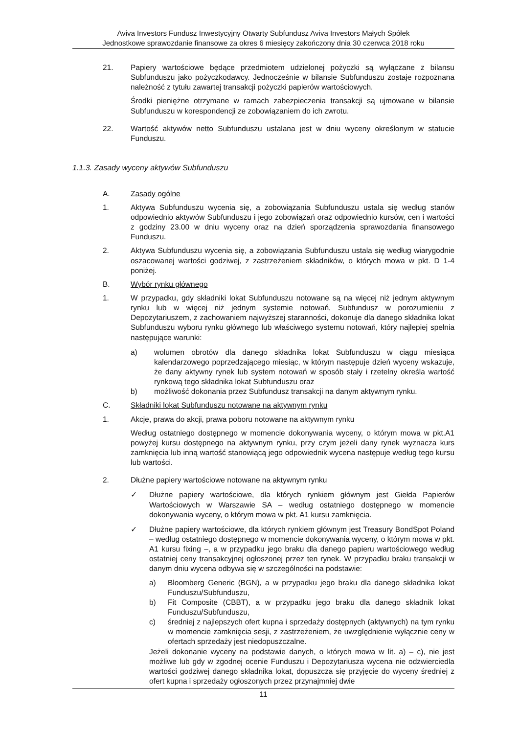Aviva Investors Fundusz Inwestycyjny Otwarty Subfundusz Aviva Investors Małych Spółek
Jednostkowe sprawozdanie finansowe za okres 6 miesięcy zakończony dnia 30 czerwca 2018 roku
21. Papiery wartościowe będące przedmiotem udzielonej pożyczki są wyłączane z bilansu Subfunduszu jako pożyczkodawcy. Jednocześnie w bilansie Subfunduszu zostaje rozpoznana należność z tytułu zawartej transakcji pożyczki papierów wartościowych.
Środki pieniężne otrzymane w ramach zabezpieczenia transakcji są ujmowane w bilansie Subfunduszu w korespondencji ze zobowiązaniem do ich zwrotu.
22. Wartość aktywów netto Subfunduszu ustalana jest w dniu wyceny określonym w statucie Funduszu.
1.1.3. Zasady wyceny aktywów Subfunduszu
A. Zasady ogólne
1. Aktywa Subfunduszu wycenia się, a zobowiązania Subfunduszu ustala się według stanów odpowiednio aktywów Subfunduszu i jego zobowiązań oraz odpowiednio kursów, cen i wartości z godziny 23.00 w dniu wyceny oraz na dzień sporządzenia sprawozdania finansowego Funduszu.
2. Aktywa Subfunduszu wycenia się, a zobowiązania Subfunduszu ustala się według wiarygodnie oszacowanej wartości godziwej, z zastrzeżeniem składników, o których mowa w pkt. D 1-4 poniżej.
B. Wybór rynku głównego
1. W przypadku, gdy składniki lokat Subfunduszu notowane są na więcej niż jednym aktywnym rynku lub w więcej niż jednym systemie notowań, Subfundusz w porozumieniu z Depozytariuszem, z zachowaniem najwyższej staranności, dokonuje dla danego składnika lokat Subfunduszu wyboru rynku głównego lub właściwego systemu notowań, który najlepiej spełnia następujące warunki:
a) wolumen obrotów dla danego składnika lokat Subfunduszu w ciągu miesiąca kalendarzowego poprzedzającego miesiąc, w którym następuje dzień wyceny wskazuje, że dany aktywny rynek lub system notowań w sposób stały i rzetelny określa wartość rynkową tego składnika lokat Subfunduszu oraz
b) możliwość dokonania przez Subfundusz transakcji na danym aktywnym rynku.
C. Składniki lokat Subfunduszu notowane na aktywnym rynku
1. Akcje, prawa do akcji, prawa poboru notowane na aktywnym rynku
Według ostatniego dostępnego w momencie dokonywania wyceny, o którym mowa w pkt.A1 powyżej kursu dostępnego na aktywnym rynku, przy czym jeżeli dany rynek wyznacza kurs zamknięcia lub inną wartość stanowiącą jego odpowiednik wycena następuje według tego kursu lub wartości.
2. Dłużne papiery wartościowe notowane na aktywnym rynku
✓ Dłużne papiery wartościowe, dla których rynkiem głównym jest Giełda Papierów Wartościowych w Warszawie SA – według ostatniego dostępnego w momencie dokonywania wyceny, o którym mowa w pkt. A1 kursu zamknięcia.
✓ Dłużne papiery wartościowe, dla których rynkiem głównym jest Treasury BondSpot Poland – według ostatniego dostępnego w momencie dokonywania wyceny, o którym mowa w pkt. A1 kursu fixing –, a w przypadku jego braku dla danego papieru wartościowego według ostatniej ceny transakcyjnej ogłoszonej przez ten rynek. W przypadku braku transakcji w danym dniu wycena odbywa się w szczególności na podstawie:
a) Bloomberg Generic (BGN), a w przypadku jego braku dla danego składnika lokat Funduszu/Subfunduszu,
b) Fit Composite (CBBT), a w przypadku jego braku dla danego składnik lokat Funduszu/Subfunduszu,
c) średniej z najlepszych ofert kupna i sprzedaży dostępnych (aktywnych) na tym rynku w momencie zamknięcia sesji, z zastrzeżeniem, że uwzględnienie wyłącznie ceny w ofertach sprzedaży jest niedopuszczalne.
Jeżeli dokonanie wyceny na podstawie danych, o których mowa w lit. a) – c), nie jest możliwe lub gdy w zgodnej ocenie Funduszu i Depozytariusza wycena nie odzwierciedla wartości godziwej danego składnika lokat, dopuszcza się przyjęcie do wyceny średniej z ofert kupna i sprzedaży ogłoszonych przez przynajmniej dwie
11